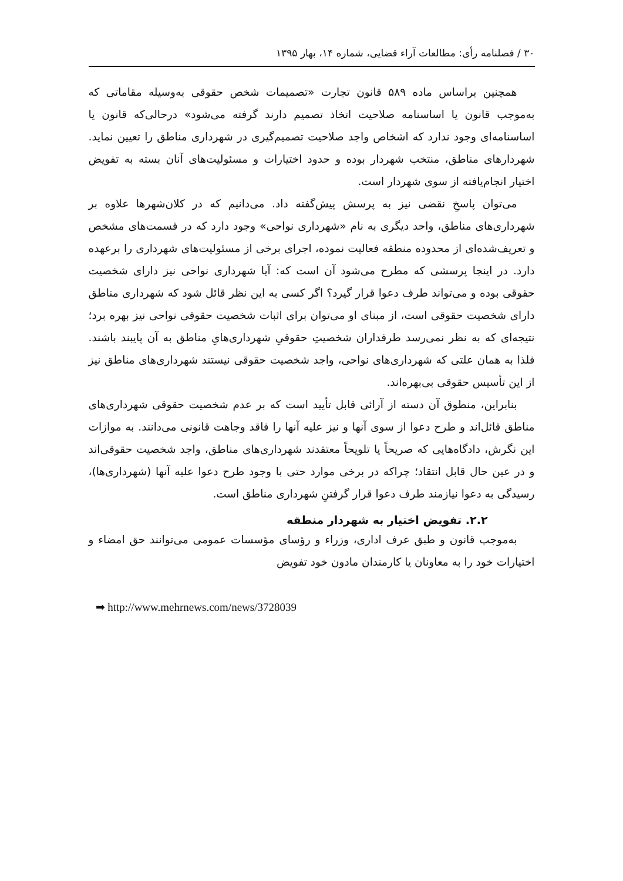۳۰ / فصلنامه رأی: مطالعات آراء قضایی، شماره ۱۴، بهار ۱۳۹۵
همچنین براساس ماده ۵۸۹ قانون تجارت «تصمیمات شخص حقوقی به‌وسیله مقاماتی که به‌موجب قانون یا اساسنامه صلاحیت اتخاذ تصمیم دارند گرفته می‌شود» درحالی‌که قانون یا اساسنامه‌ای وجود ندارد که اشخاص واجد صلاحیت تصمیم‌گیری در شهرداری مناطق را تعیین نماید. شهردارهای مناطق، منتخب شهردار بوده و حدود اختیارات و مسئولیت‌های آنان بسته به تفویض اختیار انجام‌یافته از سوی شهردار است.
می‌توان پاسخِ نقضی نیز به پرسش پیش‌گفته داد. می‌دانیم که در کلان‌شهرها علاوه بر شهرداری‌های مناطق، واحد دیگری به نام «شهرداری نواحی» وجود دارد که در قسمت‌های مشخص و تعریف‌شده‌ای از محدوده منطقه فعالیت نموده، اجرای برخی از مسئولیت‌های شهرداری را برعهده دارد. در اینجا پرسشی که مطرح می‌شود آن است که: آیا شهرداری نواحی نیز دارای شخصیت حقوقی بوده و می‌تواند طرف دعوا قرار گیرد؟ اگر کسی به این نظر قائل شود که شهرداری مناطق دارای شخصیت حقوقی است، از مبنای او می‌توان برای اثبات شخصیت حقوقی نواحی نیز بهره برد؛ نتیجه‌ای که به نظر نمی‌رسد طرفداران شخصیتِ حقوقیِ شهرداری‌هایِ مناطق به آن پایبند باشند. فلذا به همان علتی که شهرداری‌های نواحی، واجد شخصیت حقوقی نیستند شهرداری‌های مناطق نیز از این تأسیس حقوقی بی‌بهره‌اند.
بنابراین، منطوق آن دسته از آرائی قابل تأیید است که بر عدم شخصیت حقوقی شهرداری‌های مناطق قائل‌اند و طرح دعوا از سوی آنها و نیز علیه آنها را فاقد وجاهت قانونی می‌دانند. به موازات این نگرش، دادگاه‌هایی که صریحاً یا تلویحاً معتقدند شهرداری‌های مناطق، واجد شخصیت حقوقی‌اند و در عین حال قابل انتقاد؛ چراکه در برخی موارد حتی با وجود طرح دعوا علیه آنها (شهرداری‌ها)، رسیدگی به دعوا نیازمند طرف دعوا قرار گرفتنِ شهرداری مناطق است.
۲.۲. تفویض اختیار به شهردار منطقه
به‌موجب قانون و طبق عرف اداری، وزراء و رؤسای مؤسسات عمومی می‌توانند حق امضاء و اختیارات خود را به معاونان یا کارمندان مادون خود تفویض
➡ http://www.mehrnews.com/news/3728039